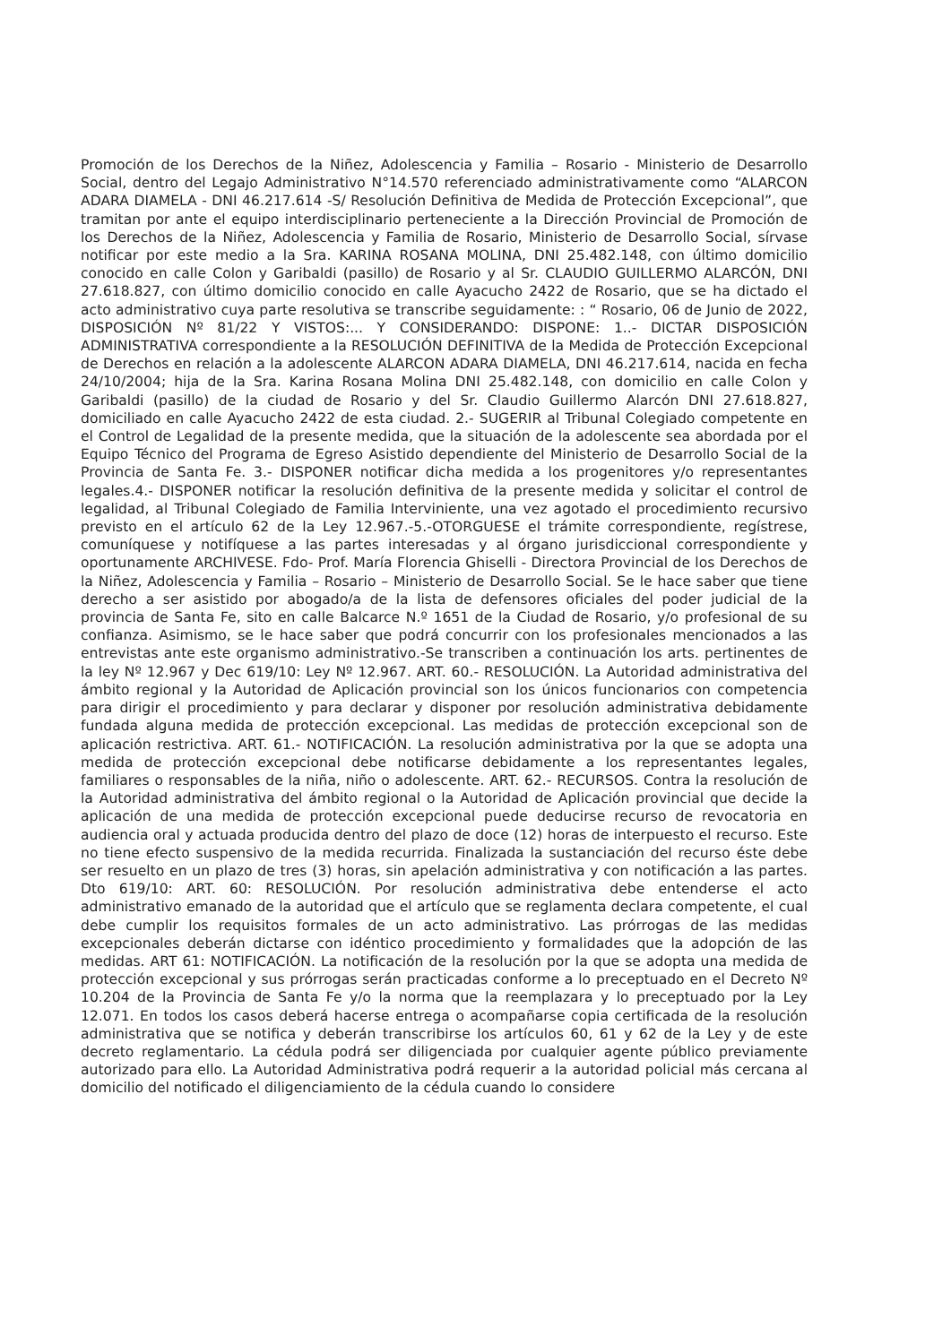Promoción de los Derechos de la Niñez, Adolescencia y Familia – Rosario - Ministerio de Desarrollo Social, dentro del Legajo Administrativo N°14.570 referenciado administrativamente como “ALARCON ADARA DIAMELA - DNI 46.217.614 -S/ Resolución Definitiva de Medida de Protección Excepcional”, que tramitan por ante el equipo interdisciplinario perteneciente a la Dirección Provincial de Promoción de los Derechos de la Niñez, Adolescencia y Familia de Rosario, Ministerio de Desarrollo Social, sírvase notificar por este medio a la Sra. KARINA ROSANA MOLINA, DNI 25.482.148, con último domicilio conocido en calle Colon y Garibaldi (pasillo) de Rosario y al Sr. CLAUDIO GUILLERMO ALARCÓN, DNI 27.618.827, con último domicilio conocido en calle Ayacucho 2422 de Rosario, que se ha dictado el acto administrativo cuya parte resolutiva se transcribe seguidamente: : “ Rosario, 06 de Junio de 2022, DISPOSICIÓN Nº 81/22 Y VISTOS:... Y CONSIDERANDO: DISPONE: 1..- DICTAR DISPOSICIÓN ADMINISTRATIVA correspondiente a la RESOLUCIÓN DEFINITIVA de la Medida de Protección Excepcional de Derechos en relación a la adolescente ALARCON ADARA DIAMELA, DNI 46.217.614, nacida en fecha 24/10/2004; hija de la Sra. Karina Rosana Molina DNI 25.482.148, con domicilio en calle Colon y Garibaldi (pasillo) de la ciudad de Rosario y del Sr. Claudio Guillermo Alarcón DNI 27.618.827, domiciliado en calle Ayacucho 2422 de esta ciudad. 2.- SUGERIR al Tribunal Colegiado competente en el Control de Legalidad de la presente medida, que la situación de la adolescente sea abordada por el Equipo Técnico del Programa de Egreso Asistido dependiente del Ministerio de Desarrollo Social de la Provincia de Santa Fe. 3.- DISPONER notificar dicha medida a los progenitores y/o representantes legales.4.- DISPONER notificar la resolución definitiva de la presente medida y solicitar el control de legalidad, al Tribunal Colegiado de Familia Interviniente, una vez agotado el procedimiento recursivo previsto en el artículo 62 de la Ley 12.967.-5.-OTORGUESE el trámite correspondiente, regístrese, comuníquese y notifíquese a las partes interesadas y al órgano jurisdiccional correspondiente y oportunamente ARCHIVESE. Fdo- Prof. María Florencia Ghiselli - Directora Provincial de los Derechos de la Niñez, Adolescencia y Familia – Rosario – Ministerio de Desarrollo Social. Se le hace saber que tiene derecho a ser asistido por abogado/a de la lista de defensores oficiales del poder judicial de la provincia de Santa Fe, sito en calle Balcarce N.º 1651 de la Ciudad de Rosario, y/o profesional de su confianza. Asimismo, se le hace saber que podrá concurrir con los profesionales mencionados a las entrevistas ante este organismo administrativo.-Se transcriben a continuación los arts. pertinentes de la ley Nº 12.967 y Dec 619/10: Ley Nº 12.967. ART. 60.- RESOLUCIÓN. La Autoridad administrativa del ámbito regional y la Autoridad de Aplicación provincial son los únicos funcionarios con competencia para dirigir el procedimiento y para declarar y disponer por resolución administrativa debidamente fundada alguna medida de protección excepcional. Las medidas de protección excepcional son de aplicación restrictiva. ART. 61.- NOTIFICACIÓN. La resolución administrativa por la que se adopta una medida de protección excepcional debe notificarse debidamente a los representantes legales, familiares o responsables de la niña, niño o adolescente. ART. 62.- RECURSOS. Contra la resolución de la Autoridad administrativa del ámbito regional o la Autoridad de Aplicación provincial que decide la aplicación de una medida de protección excepcional puede deducirse recurso de revocatoria en audiencia oral y actuada producida dentro del plazo de doce (12) horas de interpuesto el recurso. Este no tiene efecto suspensivo de la medida recurrida. Finalizada la sustanciación del recurso éste debe ser resuelto en un plazo de tres (3) horas, sin apelación administrativa y con notificación a las partes. Dto 619/10: ART. 60: RESOLUCIÓN. Por resolución administrativa debe entenderse el acto administrativo emanado de la autoridad que el artículo que se reglamenta declara competente, el cual debe cumplir los requisitos formales de un acto administrativo. Las prórrogas de las medidas excepcionales deberán dictarse con idéntico procedimiento y formalidades que la adopción de las medidas. ART 61: NOTIFICACIÓN. La notificación de la resolución por la que se adopta una medida de protección excepcional y sus prórrogas serán practicadas conforme a lo preceptuado en el Decreto Nº 10.204 de la Provincia de Santa Fe y/o la norma que la reemplazara y lo preceptuado por la Ley 12.071. En todos los casos deberá hacerse entrega o acompañarse copia certificada de la resolución administrativa que se notifica y deberán transcribirse los artículos 60, 61 y 62 de la Ley y de este decreto reglamentario. La cédula podrá ser diligenciada por cualquier agente público previamente autorizado para ello. La Autoridad Administrativa podrá requerir a la autoridad policial más cercana al domicilio del notificado el diligenciamiento de la cédula cuando lo considere